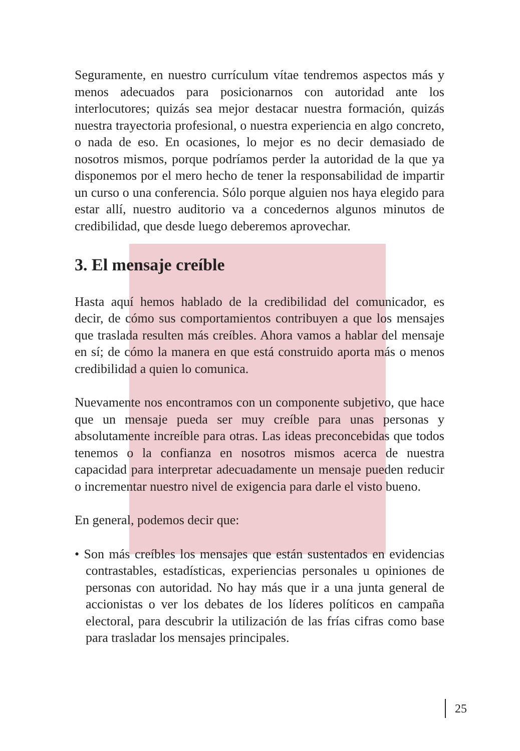Seguramente, en nuestro currículum vítae tendremos aspectos más y menos adecuados para posicionarnos con autoridad ante los interlocutores; quizás sea mejor destacar nuestra formación, quizás nuestra trayectoria profesional, o nuestra experiencia en algo concreto, o nada de eso. En ocasiones, lo mejor es no decir demasiado de nosotros mismos, porque podríamos perder la autoridad de la que ya disponemos por el mero hecho de tener la responsabilidad de impartir un curso o una conferencia. Sólo porque alguien nos haya elegido para estar allí, nuestro auditorio va a concedernos algunos minutos de credibilidad, que desde luego deberemos aprovechar.
3. El mensaje creíble
Hasta aquí hemos hablado de la credibilidad del comunicador, es decir, de cómo sus comportamientos contribuyen a que los mensajes que traslada resulten más creíbles. Ahora vamos a hablar del mensaje en sí; de cómo la manera en que está construido aporta más o menos credibilidad a quien lo comunica.
Nuevamente nos encontramos con un componente subjetivo, que hace que un mensaje pueda ser muy creíble para unas personas y absolutamente increíble para otras. Las ideas preconcebidas que todos tenemos o la confianza en nosotros mismos acerca de nuestra capacidad para interpretar adecuadamente un mensaje pueden reducir o incrementar nuestro nivel de exigencia para darle el visto bueno.
En general, podemos decir que:
• Son más creíbles los mensajes que están sustentados en evidencias contrastables, estadísticas, experiencias personales u opiniones de personas con autoridad. No hay más que ir a una junta general de accionistas o ver los debates de los líderes políticos en campaña electoral, para descubrir la utilización de las frías cifras como base para trasladar los mensajes principales.
25